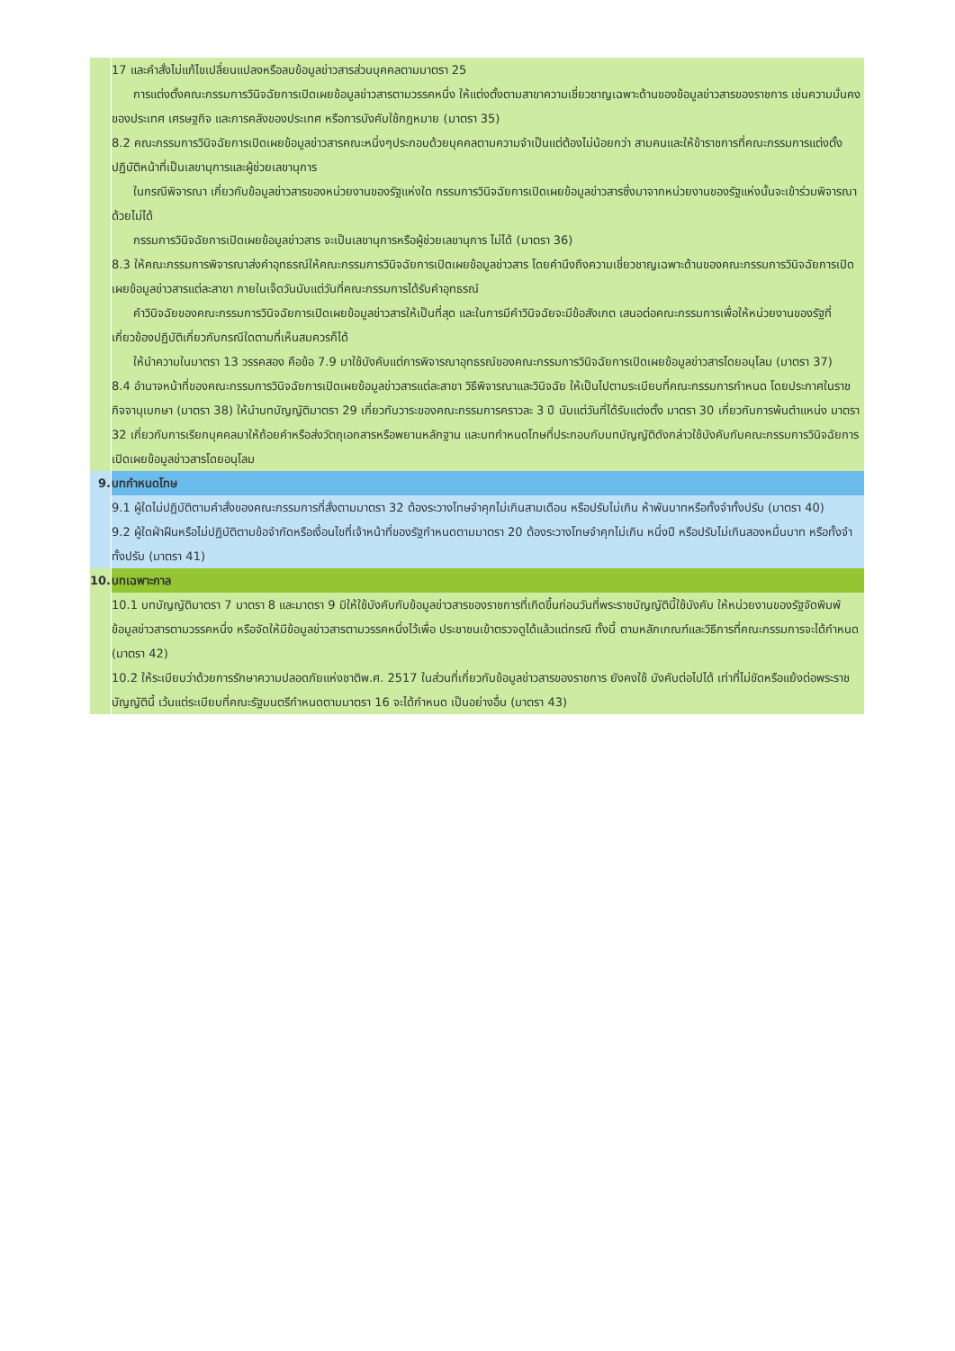| | 17 และคำสั่งไม่แก้ไขเปลี่ยนแปลงหรือลบข้อมูลข่าวสารส่วนบุคคลตามมาตรา 25 การแต่งตั้งคณะกรรมการวินิจฉัยการเปิดเผยข้อมูลข่าวสารตามวรรคหนึ่ง ให้แต่งตั้งตามสาขาความเชี่ยวชาญเฉพาะด้านของข้อมูลข่าวสารของราชการ เช่นความมั่นคงของประเทศ เศรษฐกิจ และการคลังของประเทศ หรือการบังคับใช้กฎหมาย (มาตรา 35) 8.2 คณะกรรมการวินิจฉัยการเปิดเผยข้อมูลข่าวสารคณะหนึ่งๆประกอบด้วยบุคคลตามความจำเป็นแต่ต้องไม่น้อยกว่า สามคนและให้ข้าราชการที่คณะกรรมการแต่งตั้งปฏิบัติหน้าที่เป็นเลขานุการและผู้ช่วยเลขานุการ ในกรณีพิจารณา เกี่ยวกับข้อมูลข่าวสารของหน่วยงานของรัฐแห่งใด กรรมการวินิจฉัยการเปิดเผยข้อมูลข่าวสารซึ่งมาจากหน่วยงานของรัฐแห่งนั้นจะเข้าร่วมพิจารณาด้วยไม่ได้ กรรมการวินิจฉัยการเปิดเผยข้อมูลข่าวสาร จะเป็นเลขานุการหรือผู้ช่วยเลขานุการ ไม่ได้ (มาตรา 36) 8.3 ให้คณะกรรมการพิจารณาส่งคำอุทธรณ์ให้คณะกรรมการวินิจฉัยการเปิดเผยข้อมูลข่าวสาร โดยคำนึงถึงความเชี่ยวชาญเฉพาะด้านของคณะกรรมการวินิจฉัยการเปิดเผยข้อมูลข่าวสารแต่ละสาขา ภายในเจ็ดวันนับแต่วันที่คณะกรรมการได้รับคำอุทธรณ์ คำวินิจฉัยของคณะกรรมการวินิจฉัยการเปิดเผยข้อมูลข่าวสารให้เป็นที่สุด และในการมีคำวินิจฉัยจะมีข้อสังเกต เสนอต่อคณะกรรมการเพื่อให้หน่วยงานของรัฐที่เกี่ยวข้องปฏิบัติเกี่ยวกับกรณีใดตามที่เห็นสมควรก็ได้ ให้นำความในมาตรา 13 วรรคสอง คือข้อ 7.9 มาใช้บังคับแต่การพิจารณาอุทธรณ์ของคณะกรรมการวินิจฉัยการเปิดเผยข้อมูลข่าวสารโดยอนุโลม (มาตรา 37) 8.4 อำนาจหน้าที่ของคณะกรรมการวินิจฉัยการเปิดเผยข้อมูลข่าวสารแต่ละสาขา วิธีพิจารณาและวินิจฉัย ให้เป็นไปตามระเบียบที่คณะกรรมการกำหนด โดยประกาศในราชกิจจานุเบกษา (มาตรา 38) ให้นำบทบัญญัติมาตรา 29 เกี่ยวกับวาระของคณะกรรมการคราวละ 3 ปี นับแต่วันที่ได้รับแต่งตั้ง มาตรา 30 เกี่ยวกับการพ้นตำแหน่ง มาตรา 32 เกี่ยวกับการเรียกบุคคลมาให้ถ้อยคำหรือส่งวัตถุเอกสารหรือพยานหลักฐาน และบทกำหนดโทษที่ประกอบกับบทบัญญัติดังกล่าวใช้บังคับกับคณะกรรมการวินิจฉัยการเปิดเผยข้อมูลข่าวสารโดยอนุโลม |
| 9. | บทกำหนดโทษ |
| | 9.1 ผู้ใดไม่ปฏิบัติตามคำสั่งของคณะกรรมการที่สั่งตามมาตรา 32 ต้องระวางโทษจำคุกไม่เกินสามเดือน หรือปรับไม่เกิน ห้าพันบาทหรือทั้งจำทั้งปรับ (มาตรา 40) 9.2 ผู้ใดฝ่าฝืนหรือไม่ปฏิบัติตามข้อจำกัดหรือเงื่อนไขที่เจ้าหน้าที่ของรัฐกำหนดตามมาตรา 20 ต้องระวางโทษจำคุกไม่เกิน หนึ่งปี หรือปรับไม่เกินสองหมื่นบาท หรือทั้งจำทั้งปรับ (มาตรา 41) |
| 10. | บทเฉพาะกาล |
| | 10.1 บทบัญญัติมาตรา 7 มาตรา 8 และมาตรา 9 มิให้ใช้บังคับกับข้อมูลข่าวสารของราชการที่เกิดขึ้นก่อนวันที่พระราชบัญญัตินี้ใช้บังคับ ให้หน่วยงานของรัฐจัดพิมพ์ข้อมูลข่าวสารตามวรรคหนึ่ง หรือจัดให้มีข้อมูลข่าวสารตามวรรคหนึ่งไว้เพื่อ ประชาชนเข้าตรวจดูได้แล้วแต่กรณี ทั้งนี้ ตามหลักเกณฑ์และวิธีการที่คณะกรรมการจะได้กำหนด (มาตรา 42) 10.2 ให้ระเบียบว่าด้วยการรักษาความปลอดภัยแห่งชาติพ.ศ. 2517 ในส่วนที่เกี่ยวกับข้อมูลข่าวสารของราชการ ยังคงใช้ บังคับต่อไปได้ เท่าที่ไม่ขัดหรือแย้งต่อพระราชบัญญัตินี้ เว้นแต่ระเบียบที่คณะรัฐมนตรีกำหนดตามมาตรา 16 จะได้กำหนด เป็นอย่างอื่น (มาตรา 43) |